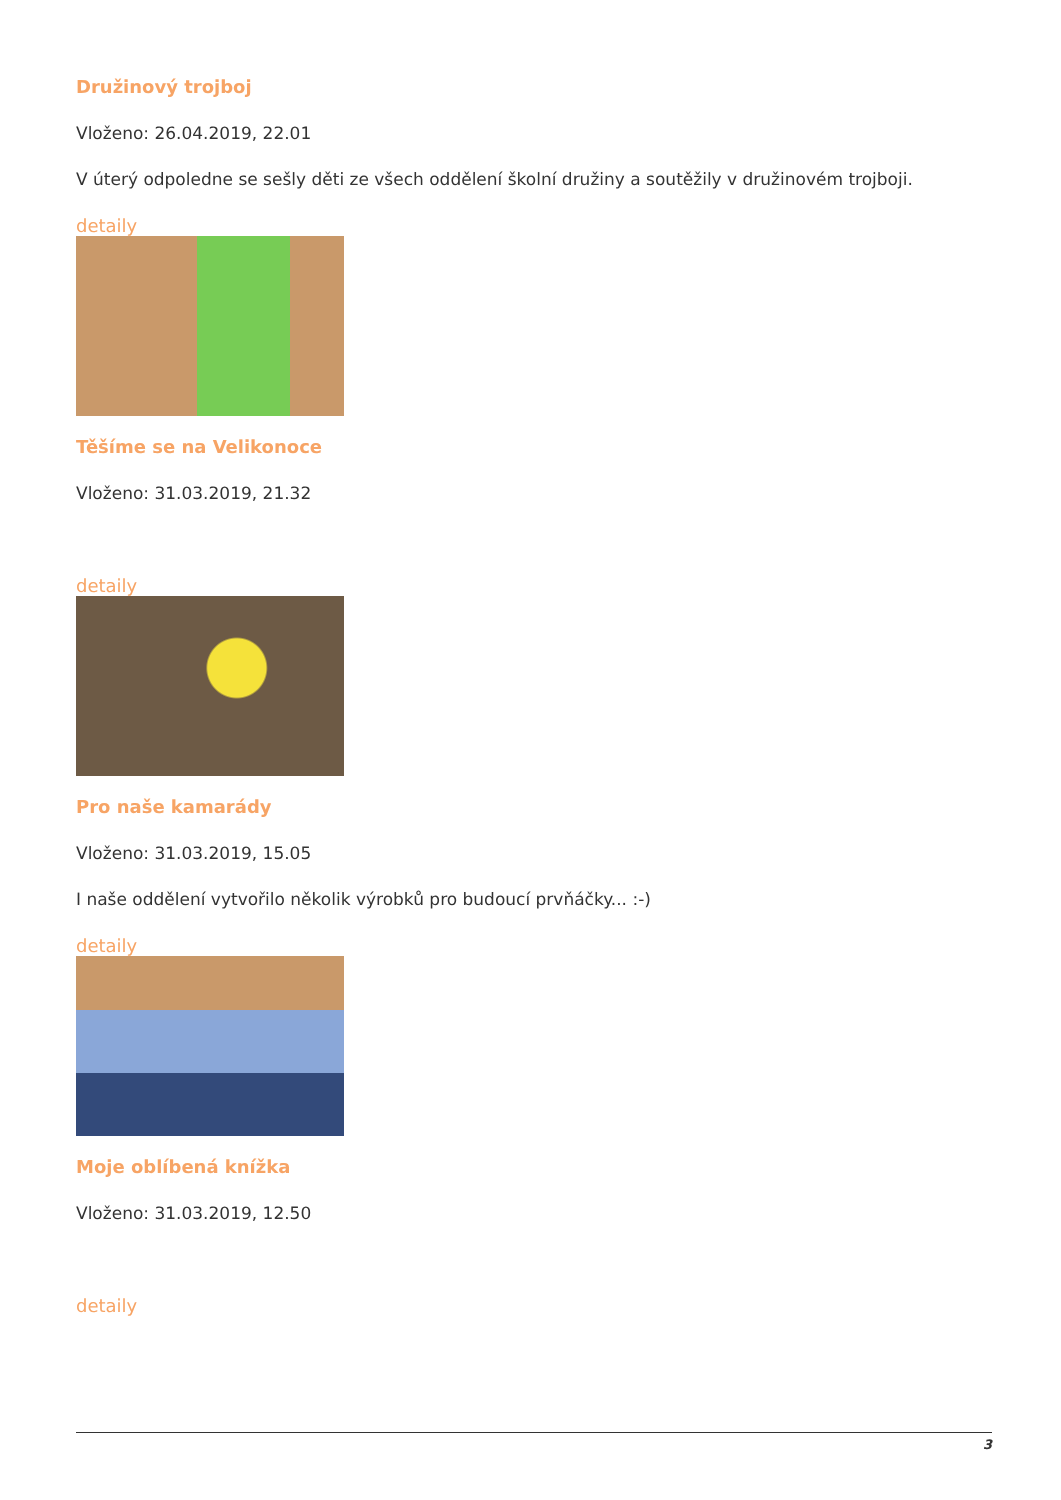Družinový trojboj
Vloženo: 26.04.2019, 22.01
V úterý odpoledne se sešly děti ze všech oddělení školní družiny a soutěžily v družinovém trojboji.
detaily
Těšíme se na Velikonoce
Vloženo: 31.03.2019, 21.32
detaily
Pro naše kamarády
Vloženo: 31.03.2019, 15.05
I naše oddělení vytvořilo několik výrobků pro budoucí prvňáčky... :-)
detaily
Moje oblíbená knížka
Vloženo: 31.03.2019, 12.50
detaily
3